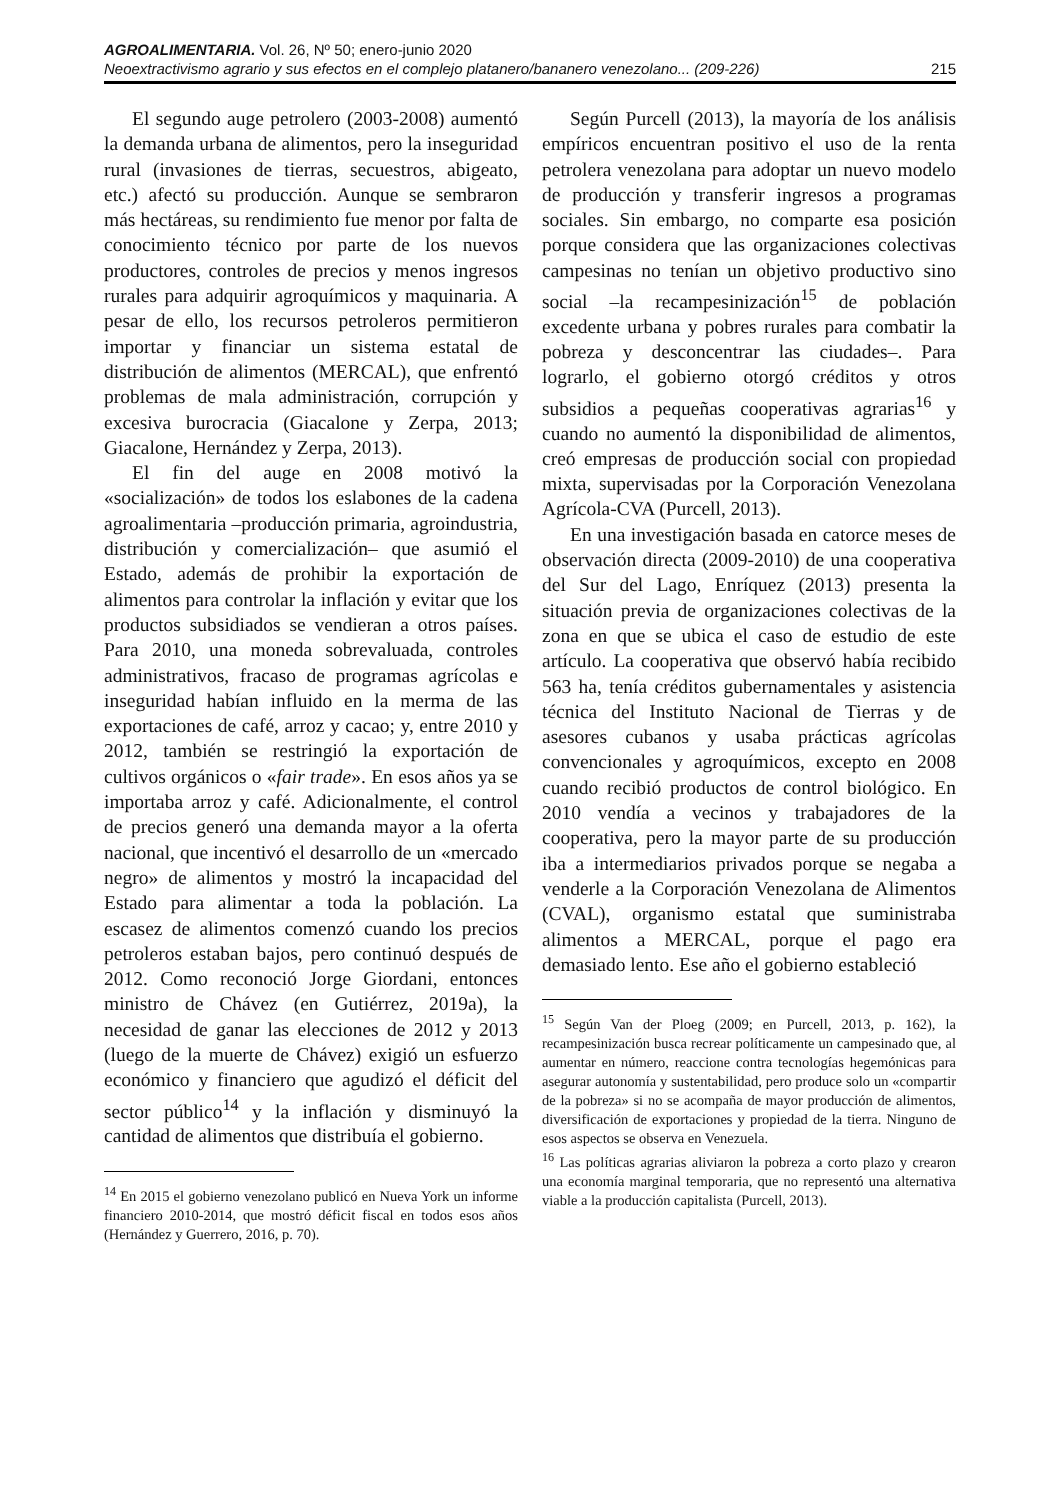AGROALIMENTARIA. Vol. 26, Nº 50; enero-junio 2020
Neoextractivismo agrario y sus efectos en el complejo platanero/bananero venezolano... (209-226) 215
El segundo auge petrolero (2003-2008) aumentó la demanda urbana de alimentos, pero la inseguridad rural (invasiones de tierras, secuestros, abigeato, etc.) afectó su producción. Aunque se sembraron más hectáreas, su rendimiento fue menor por falta de conocimiento técnico por parte de los nuevos productores, controles de precios y menos ingresos rurales para adquirir agroquímicos y maquinaria. A pesar de ello, los recursos petroleros permitieron importar y financiar un sistema estatal de distribución de alimentos (MERCAL), que enfrentó problemas de mala administración, corrupción y excesiva burocracia (Giacalone y Zerpa, 2013; Giacalone, Hernández y Zerpa, 2013).
El fin del auge en 2008 motivó la «socialización» de todos los eslabones de la cadena agroalimentaria –producción primaria, agroindustria, distribución y comercialización– que asumió el Estado, además de prohibir la exportación de alimentos para controlar la inflación y evitar que los productos subsidiados se vendieran a otros países. Para 2010, una moneda sobrevaluada, controles administrativos, fracaso de programas agrícolas e inseguridad habían influido en la merma de las exportaciones de café, arroz y cacao; y, entre 2010 y 2012, también se restringió la exportación de cultivos orgánicos o «fair trade». En esos años ya se importaba arroz y café. Adicionalmente, el control de precios generó una demanda mayor a la oferta nacional, que incentivó el desarrollo de un «mercado negro» de alimentos y mostró la incapacidad del Estado para alimentar a toda la población. La escasez de alimentos comenzó cuando los precios petroleros estaban bajos, pero continuó después de 2012. Como reconoció Jorge Giordani, entonces ministro de Chávez (en Gutiérrez, 2019a), la necesidad de ganar las elecciones de 2012 y 2013 (luego de la muerte de Chávez) exigió un esfuerzo económico y financiero que agudizó el déficit del sector público<sup>14</sup> y la inflación y disminuyó la cantidad de alimentos que distribuía el gobierno.
<sup>14</sup> En 2015 el gobierno venezolano publicó en Nueva York un informe financiero 2010-2014, que mostró déficit fiscal en todos esos años (Hernández y Guerrero, 2016, p. 70).
Según Purcell (2013), la mayoría de los análisis empíricos encuentran positivo el uso de la renta petrolera venezolana para adoptar un nuevo modelo de producción y transferir ingresos a programas sociales. Sin embargo, no comparte esa posición porque considera que las organizaciones colectivas campesinas no tenían un objetivo productivo sino social –la recampesinización<sup>15</sup> de población excedente urbana y pobres rurales para combatir la pobreza y desconcentrar las ciudades–. Para lograrlo, el gobierno otorgó créditos y otros subsidios a pequeñas cooperativas agrarias<sup>16</sup> y cuando no aumentó la disponibilidad de alimentos, creó empresas de producción social con propiedad mixta, supervisadas por la Corporación Venezolana Agrícola-CVA (Purcell, 2013).
En una investigación basada en catorce meses de observación directa (2009-2010) de una cooperativa del Sur del Lago, Enríquez (2013) presenta la situación previa de organizaciones colectivas de la zona en que se ubica el caso de estudio de este artículo. La cooperativa que observó había recibido 563 ha, tenía créditos gubernamentales y asistencia técnica del Instituto Nacional de Tierras y de asesores cubanos y usaba prácticas agrícolas convencionales y agroquímicos, excepto en 2008 cuando recibió productos de control biológico. En 2010 vendía a vecinos y trabajadores de la cooperativa, pero la mayor parte de su producción iba a intermediarios privados porque se negaba a venderle a la Corporación Venezolana de Alimentos (CVAL), organismo estatal que suministraba alimentos a MERCAL, porque el pago era demasiado lento. Ese año el gobierno estableció
<sup>15</sup> Según Van der Ploeg (2009; en Purcell, 2013, p. 162), la recampesinización busca recrear políticamente un campesinado que, al aumentar en número, reaccione contra tecnologías hegemónicas para asegurar autonomía y sustentabilidad, pero produce solo un «compartir de la pobreza» si no se acompaña de mayor producción de alimentos, diversificación de exportaciones y propiedad de la tierra. Ninguno de esos aspectos se observa en Venezuela.
<sup>16</sup> Las políticas agrarias aliviaron la pobreza a corto plazo y crearon una economía marginal temporaria, que no representó una alternativa viable a la producción capitalista (Purcell, 2013).